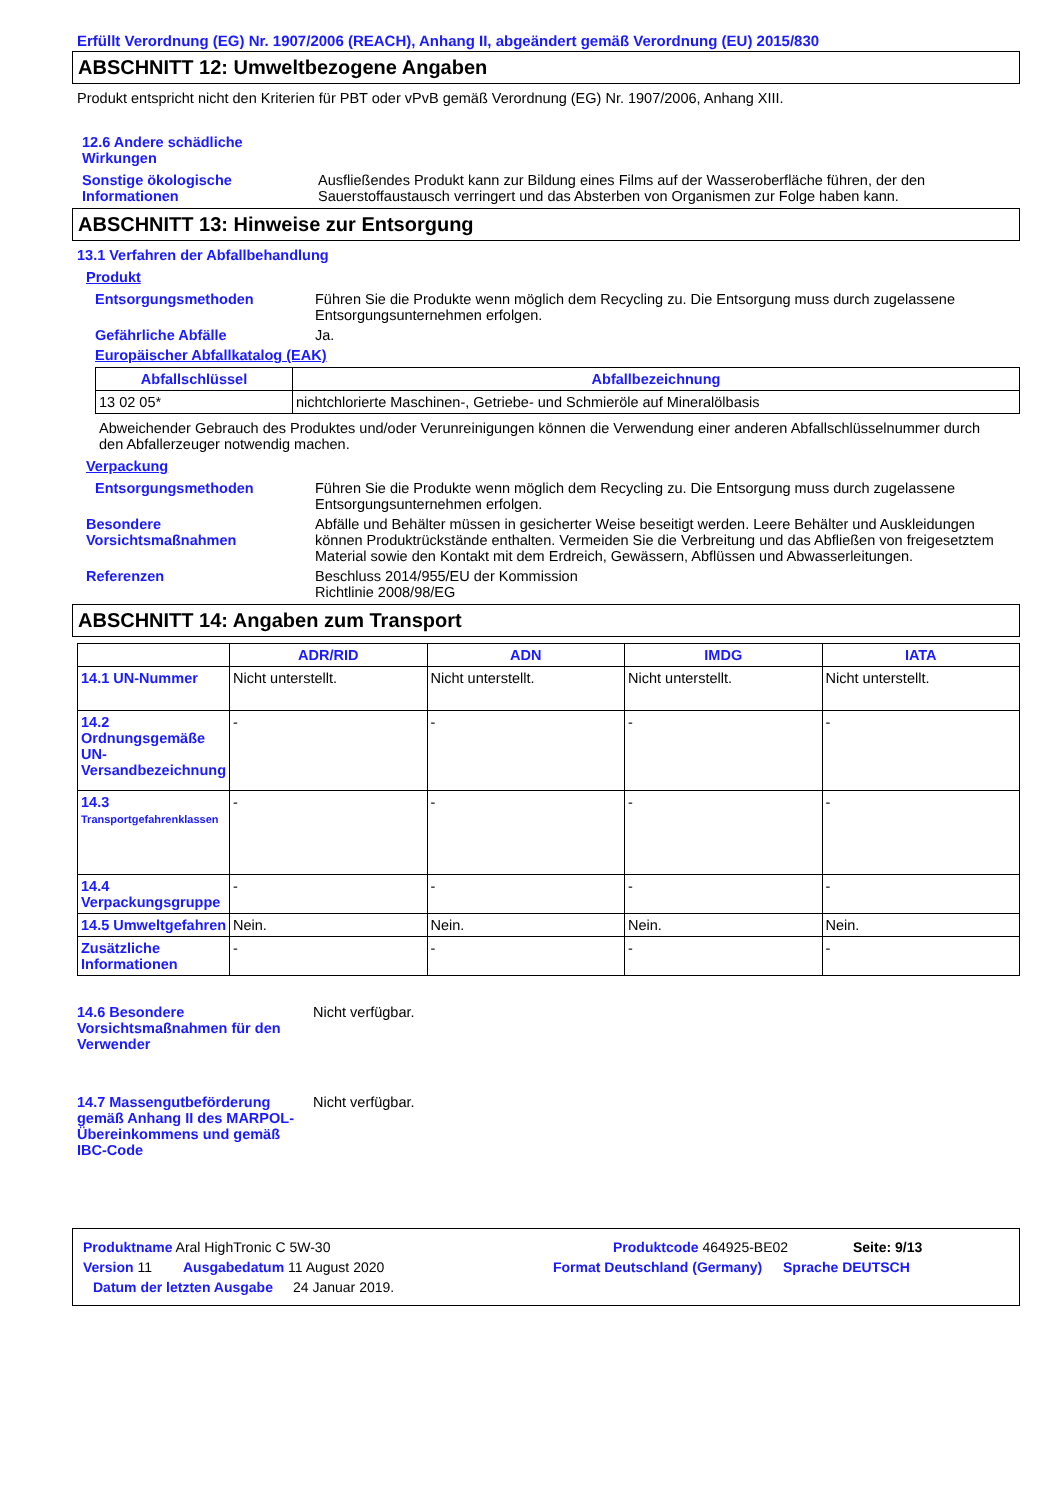Erfüllt Verordnung (EG) Nr. 1907/2006 (REACH), Anhang II, abgeändert gemäß Verordnung (EU) 2015/830
ABSCHNITT 12: Umweltbezogene Angaben
Produkt entspricht nicht den Kriterien für PBT oder vPvB gemäß Verordnung (EG) Nr. 1907/2006, Anhang XIII.
12.6 Andere schädliche Wirkungen
Sonstige ökologische Informationen
Ausfließendes Produkt kann zur Bildung eines Films auf der Wasseroberfläche führen, der den Sauerstoffaustausch verringert und das Absterben von Organismen zur Folge haben kann.
ABSCHNITT 13: Hinweise zur Entsorgung
13.1 Verfahren der Abfallbehandlung
Produkt
Entsorgungsmethoden Führen Sie die Produkte wenn möglich dem Recycling zu. Die Entsorgung muss durch zugelassene Entsorgungsunternehmen erfolgen.
Gefährliche Abfälle Ja.
Europäischer Abfallkatalog (EAK)
| Abfallschlüssel | Abfallbezeichnung |
| --- | --- |
| 13 02 05* | nichtchlorierte Maschinen-, Getriebe- und Schmieröle auf Mineralölbasis |
Abweichender Gebrauch des Produktes und/oder Verunreinigungen können die Verwendung einer anderen Abfallschlüsselnummer durch den Abfallerzeuger notwendig machen.
Verpackung
Entsorgungsmethoden Führen Sie die Produkte wenn möglich dem Recycling zu. Die Entsorgung muss durch zugelassene Entsorgungsunternehmen erfolgen.
Besondere Vorsichtsmaßnahmen
Abfälle und Behälter müssen in gesicherter Weise beseitigt werden. Leere Behälter und Auskleidungen können Produktrückstände enthalten. Vermeiden Sie die Verbreitung und das Abfließen von freigesetztem Material sowie den Kontakt mit dem Erdreich, Gewässern, Abflüssen und Abwasserleitungen.
Referenzen Beschluss 2014/955/EU der Kommission
Richtlinie 2008/98/EG
ABSCHNITT 14: Angaben zum Transport
| | ADR/RID | ADN | IMDG | IATA |
| --- | --- | --- | --- | --- |
| 14.1 UN-Nummer | Nicht unterstellt. | Nicht unterstellt. | Nicht unterstellt. | Nicht unterstellt. |
| 14.2 Ordnungsgemäße UN-Versandbezeichnung | - | - | - | - |
| 14.3 Transportgefahrenklassen | - | - | - | - |
| 14.4 Verpackungsgruppe | - | - | - | - |
| 14.5 Umweltgefahren | Nein. | Nein. | Nein. | Nein. |
| Zusätzliche Informationen | - | - | - | - |
14.6 Besondere Vorsichtsmaßnahmen für den Verwender
Nicht verfügbar.
14.7 Massengutbeförderung gemäß Anhang II des MARPOL-Übereinkommens und gemäß IBC-Code
Nicht verfügbar.
Produktname Aral HighTronic C 5W-30 Produktcode 464925-BE02 Seite: 9/13
Version 11 Ausgabedatum 11 August 2020 Format Deutschland (Germany) Sprache DEUTSCH
Datum der letzten Ausgabe 24 Januar 2019.